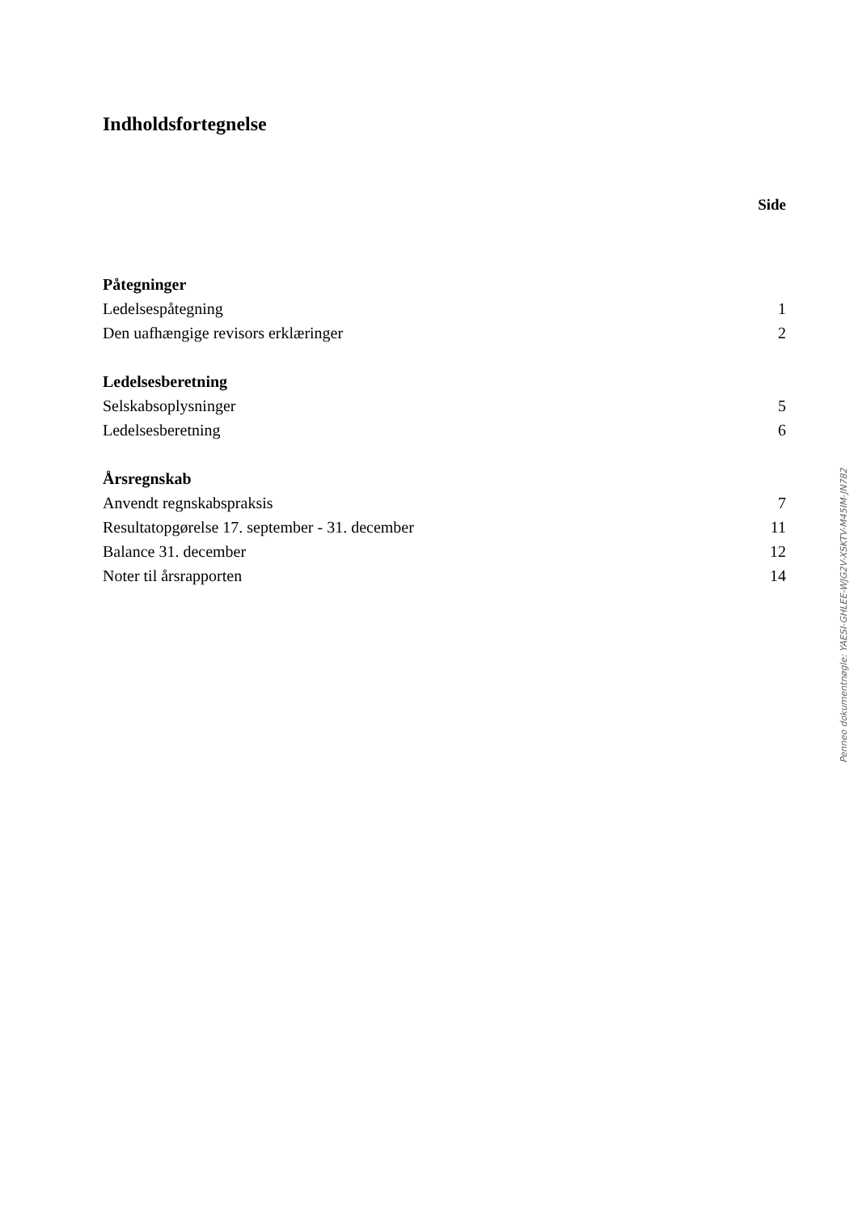Indholdsfortegnelse
Side
Påtegninger
Ledelsespåtegning 1
Den uafhængige revisors erklæringer 2
Ledelsesberetning
Selskabsoplysninger 5
Ledelsesberetning 6
Årsregnskab
Anvendt regnskabspraksis 7
Resultatopgørelse 17. september - 31. december 11
Balance 31. december 12
Noter til årsrapporten 14
Penneo dokumentnøgle: YAESI-GHLEE-WJG2V-XSKTV-M45IM-JN782